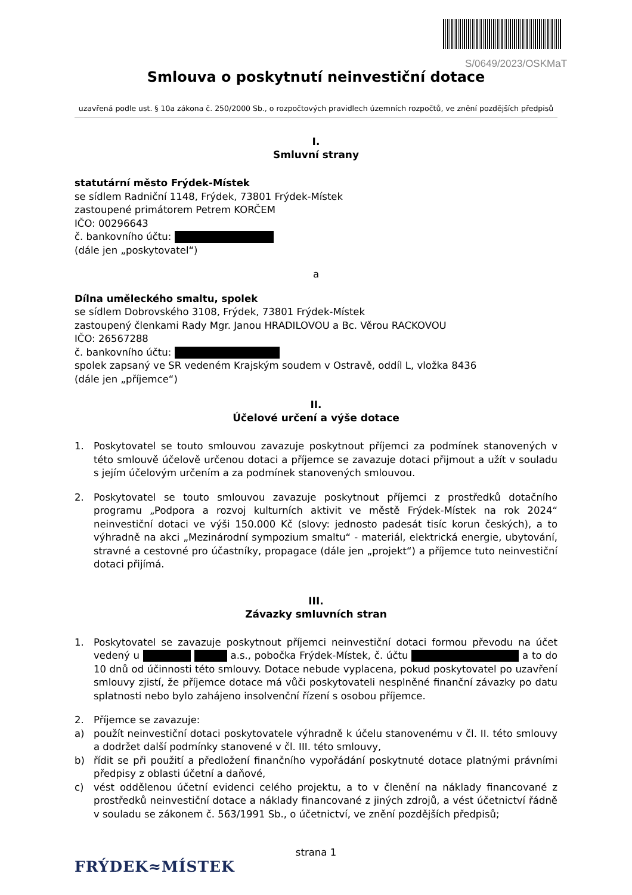S/0649/2023/OSKMaT
Smlouva o poskytnutí neinvestiční dotace
uzavřená podle ust. § 10a zákona č. 250/2000 Sb., o rozpočtových pravidlech územních rozpočtů, ve znění pozdějších předpisů
I.
Smluvní strany
statutární město Frýdek-Místek
se sídlem Radniční 1148, Frýdek, 73801 Frýdek-Místek
zastoupené primátorem Petrem KORČEM
IČO: 00296643
č. bankovního účtu:
(dále jen „poskytovatel“)
a
Dílna uměleckého smaltu, spolek
se sídlem Dobrovského 3108, Frýdek, 73801 Frýdek-Místek
zastoupený členkami Rady Mgr. Janou HRADILOVOU a Bc. Věrou RACKOVOU
IČO: 26567288
č. bankovního účtu:
spolek zapsaný ve SR vedeném Krajským soudem v Ostravě, oddíl L, vložka 8436
(dále jen „příjemce“)
II.
Účelové určení a výše dotace
1. Poskytovatel se touto smlouvou zavazuje poskytnout příjemci za podmínek stanovených v této smlouvě účelově určenou dotaci a příjemce se zavazuje dotaci přijmout a užít v souladu s jejím účelovým určením a za podmínek stanovených smlouvou.
2. Poskytovatel se touto smlouvou zavazuje poskytnout příjemci z prostředků dotačního programu „Podpora a rozvoj kulturních aktivit ve městě Frýdek-Místek na rok 2024“ neinvestiční dotaci ve výši 150.000 Kč (slovy: jednosto padesát tisíc korun českých), a to výhradně na akci „Mezinárodní sympozium smaltu“ - materiál, elektrická energie, ubytování, stravné a cestovné pro účastníky, propagace (dále jen „projekt“) a příjemce tuto neinvestiční dotaci přijímá.
III.
Závazky smluvních stran
1. Poskytovatel se zavazuje poskytnout příjemci neinvestiční dotaci formou převodu na účet vedený u a.s., pobočka Frýdek-Místek, č. účtu a to do 10 dnů od účinnosti této smlouvy. Dotace nebude vyplacena, pokud poskytovatel po uzavření smlouvy zjistí, že příjemce dotace má vůči poskytovateli nesplněné finanční závazky po datu splatnosti nebo bylo zahájeno insolvenční řízení s osobou příjemce.
2. Příjemce se zavazuje:
a) použít neinvestiční dotaci poskytovatele výhradně k účelu stanovenému v čl. II. této smlouvy a dodržet další podmínky stanovené v čl. III. této smlouvy,
b) řídit se při použití a předložení finančního vypořádání poskytnuté dotace platnými právními předpisy z oblasti účetní a daňové,
c) vést oddělenou účetní evidenci celého projektu, a to v členění na náklady financované z prostředků neinvestiční dotace a náklady financované z jiných zdrojů, a vést účetnictví řádně v souladu se zákonem č. 563/1991 Sb., o účetnictví, ve znění pozdějších předpisů;
strana 1
FRÝDEK≈MÍSTEK